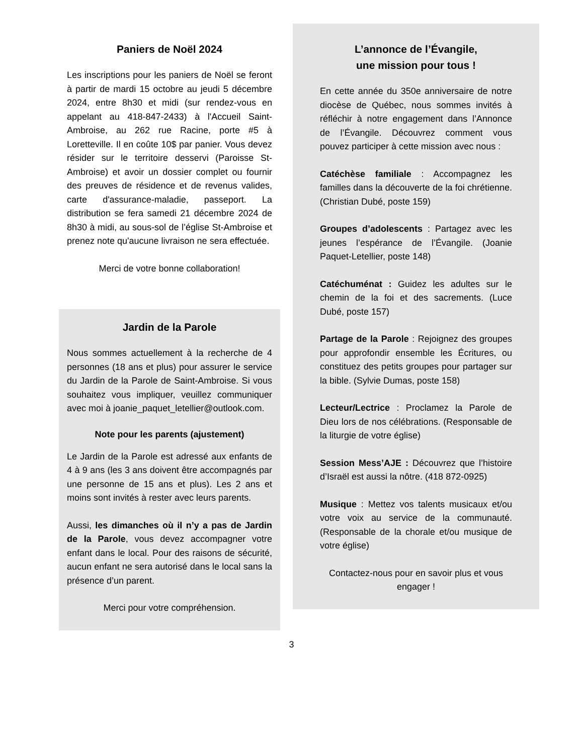Paniers de Noël 2024
Les inscriptions pour les paniers de Noël se feront à partir de mardi 15 octobre au jeudi 5 décembre 2024, entre 8h30 et midi (sur rendez-vous en appelant au 418-847-2433) à l'Accueil Saint-Ambroise, au 262 rue Racine, porte #5 à Loretteville. Il en coûte 10$ par panier. Vous devez résider sur le territoire desservi (Paroisse St-Ambroise) et avoir un dossier complet ou fournir des preuves de résidence et de revenus valides, carte d'assurance-maladie, passeport. La distribution se fera samedi 21 décembre 2024 de 8h30 à midi, au sous-sol de l’église St-Ambroise et prenez note qu'aucune livraison ne sera effectuée.
Merci de votre bonne collaboration!
Jardin de la Parole
Nous sommes actuellement à la recherche de 4 personnes (18 ans et plus) pour assurer le service du Jardin de la Parole de Saint-Ambroise. Si vous souhaitez vous impliquer, veuillez communiquer avec moi à joanie_paquet_letellier@outlook.com.
Note pour les parents (ajustement)
Le Jardin de la Parole est adressé aux enfants de 4 à 9 ans (les 3 ans doivent être accompagnés par une personne de 15 ans et plus). Les 2 ans et moins sont invités à rester avec leurs parents.
Aussi, les dimanches où il n’y a pas de Jardin de la Parole, vous devez accompagner votre enfant dans le local. Pour des raisons de sécurité, aucun enfant ne sera autorisé dans le local sans la présence d’un parent.
Merci pour votre compréhension.
L’annonce de l’Évangile,
une mission pour tous !
En cette année du 350e anniversaire de notre diocèse de Québec, nous sommes invités à réfléchir à notre engagement dans l’Annonce de l’Évangile. Découvrez comment vous pouvez participer à cette mission avec nous :
Catéchèse familiale : Accompagnez les familles dans la découverte de la foi chrétienne. (Christian Dubé, poste 159)
Groupes d’adolescents : Partagez avec les jeunes l’espérance de l’Évangile. (Joanie Paquet-Letellier, poste 148)
Catéchuménat : Guidez les adultes sur le chemin de la foi et des sacrements. (Luce Dubé, poste 157)
Partage de la Parole : Rejoignez des groupes pour approfondir ensemble les Écritures, ou constituez des petits groupes pour partager sur la bible. (Sylvie Dumas, poste 158)
Lecteur/Lectrice : Proclamez la Parole de Dieu lors de nos célébrations. (Responsable de la liturgie de votre église)
Session Mess’AJE : Découvrez que l’histoire d’Israël est aussi la nôtre. (418 872-0925)
Musique : Mettez vos talents musicaux et/ou votre voix au service de la communauté. (Responsable de la chorale et/ou musique de votre église)
Contactez-nous pour en savoir plus et vous engager !
3